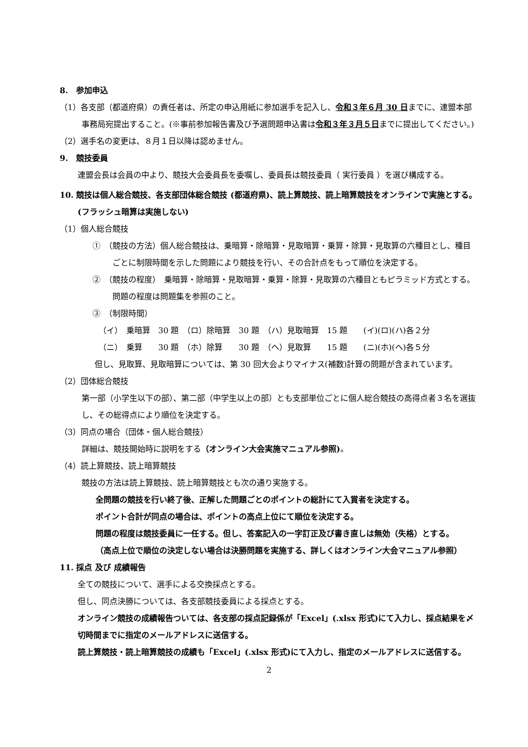8.　参加申込
（1）各支部（都道府県）の責任者は、所定の申込用紙に参加選手を記入し、令和３年６月 30 日までに、連盟本部事務局宛提出すること。(※事前参加報告書及び予選問題申込書は令和３年３月５日までに提出してください。)
（2）選手名の変更は、８月１日以降は認めません。
9.　競技委員
連盟会長は会員の中より、競技大会委員長を委嘱し、委員長は競技委員（ 実行委員 ）を選び構成する。
10. 競技は個人総合競技、各支部団体総合競技 (都道府県)、読上算競技、読上暗算競技をオンラインで実施とする。
(フラッシュ暗算は実施しない)
（1）個人総合競技
①　（競技の方法）個人総合競技は、乗暗算・除暗算・見取暗算・乗算・除算・見取算の六種目とし、種目ごとに制限時間を示した問題により競技を行い、その合計点をもって順位を決定する。
②　（競技の程度）　乗暗算・除暗算・見取暗算・乗算・除算・見取算の六種目ともピラミッド方式とする。問題の程度は問題集を参照のこと。
③　（制限時間）
（イ）　乗暗算　30 題　（ロ）除暗算　30 題　（ハ）見取暗算　15 題　　(イ)(ロ)(ハ)各２分
（ニ）　乗算　　30 題　（ホ）除算　　30 題　（ヘ）見取算　　15 題　　(ニ)(ホ)(ヘ)各５分
但し、見取算、見取暗算については、第 30 回大会よりマイナス(補数)計算の問題が含まれています。
（2）団体総合競技
第一部（小学生以下の部）、第二部（中学生以上の部）とも支部単位ごとに個人総合競技の高得点者３名を選抜し、その総得点により順位を決定する。
（3）同点の場合（団体・個人総合競技）
詳細は、競技開始時に説明をする（オンライン大会実施マニュアル参照)。
（4）読上算競技、読上暗算競技
競技の方法は読上算競技、読上暗算競技とも次の通り実施する。
全問題の競技を行い終了後、正解した問題ごとのポイントの総計にて入賞者を決定する。
ポイント合計が同点の場合は、ポイントの高点上位にて順位を決定する。
問題の程度は競技委員に一任する。但し、答案記入の一字訂正及び書き直しは無効（失格）とする。
（高点上位で順位の決定しない場合は決勝問題を実施する、詳しくはオンライン大会マニュアル参照）
11. 採点 及び 成績報告
全ての競技について、選手による交換採点とする。
但し、同点決勝については、各支部競技委員による採点とする。
オンライン競技の成績報告ついては、各支部の採点記録係が「Excel」(.xlsx 形式)にて入力し、採点結果を〆切時間までに指定のメールアドレスに送信する。
読上算競技・読上暗算競技の成績も「Excel」(.xlsx 形式)にて入力し、指定のメールアドレスに送信する。
2